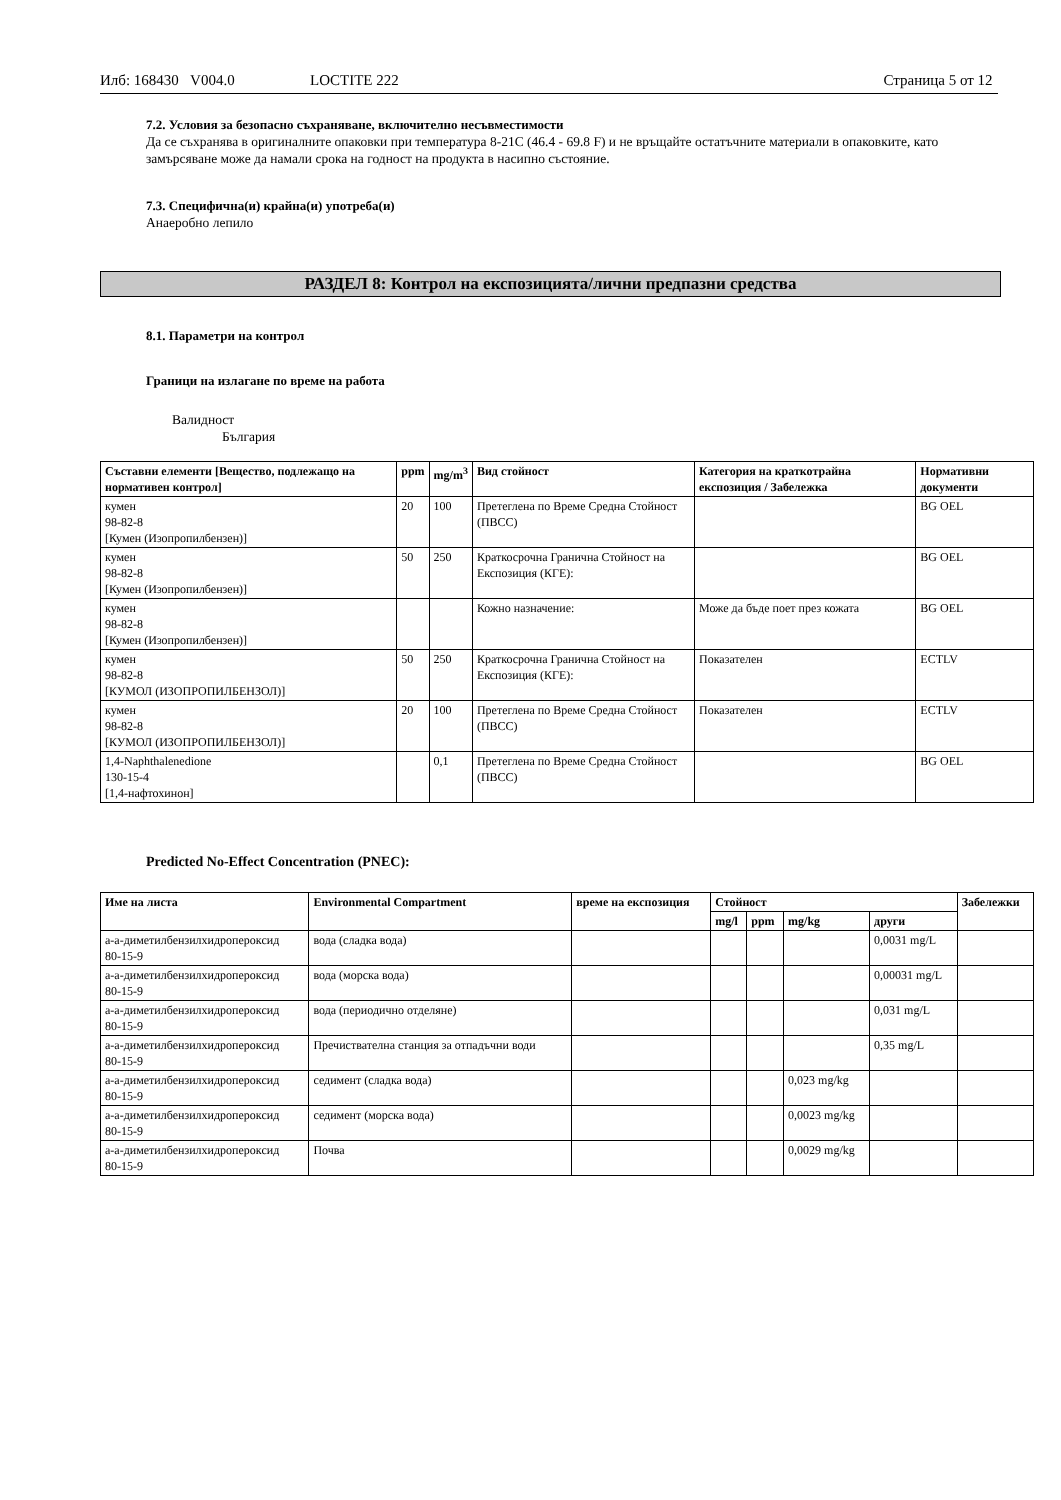Илб: 168430 V004.0 LOCTITE 222 Страница 5 от 12
7.2. Условия за безопасно съхраняване, включително несъвместимости
Да се съхранява в оригиналните опаковки при температура 8-21C (46.4 - 69.8 F) и не връщайте остатъчните материали в опаковките, като замърсяване може да намали срока на годност на продукта в насипно състояние.
7.3. Специфична(и) крайна(и) употреба(и)
Анаеробно лепило
РАЗДЕЛ 8: Контрол на експозицията/лични предпазни средства
8.1. Параметри на контрол
Граници на излагане по време на работа
Валидност
България
| Съставни елементи [Вещество, подлежащо на нормативен контрол] | ppm | mg/m<sup>3</sup> | Вид стойност | Категория на краткотрайна експозиция / Забележка | Нормативни документи |
| --- | --- | --- | --- | --- | --- |
| кумен 98-82-8 [Кумен (Изопропилбензен)] | 20 | 100 | Претеглена по Време Средна Стойност (ПВСС) | | BG OEL |
| кумен 98-82-8 [Кумен (Изопропилбензен)] | 50 | 250 | Краткосрочна Гранична Стойност на Експозиция (КГЕ): | | BG OEL |
| кумен 98-82-8 [Кумен (Изопропилбензен)] | | | Кожно назначение: | Може да бъде поет през кожата | BG OEL |
| кумен 98-82-8 [КУМОЛ (ИЗОПРОПИЛБЕНЗОЛ)] | 50 | 250 | Краткосрочна Гранична Стойност на Експозиция (КГЕ): | Показателен | ECTLV |
| кумен 98-82-8 [КУМОЛ (ИЗОПРОПИЛБЕНЗОЛ)] | 20 | 100 | Претеглена по Време Средна Стойност (ПВСС) | Показателен | ECTLV |
| 1,4-Naphthalenedione 130-15-4 [1,4-нафтохинон] | | 0,1 | Претеглена по Време Средна Стойност (ПВСС) | | BG OEL |
Predicted No-Effect Concentration (PNEC):
| Име на листа | Environmental Compartment | време на експозиция | Стойност | | | | Забележки |
| --- | --- | --- | --- | --- | --- | --- | --- |
| | | | mg/l | ppm | mg/kg | други | |
| а-а-диметилбензилхидропероксид 80-15-9 | вода (сладка вода) | | | | | 0,0031 mg/L | |
| а-а-диметилбензилхидропероксид 80-15-9 | вода (морска вода) | | | | | 0,00031 mg/L | |
| а-а-диметилбензилхидропероксид 80-15-9 | вода (периодично отделяне) | | | | | 0,031 mg/L | |
| а-а-диметилбензилхидропероксид 80-15-9 | Пречиствателна станция за отпадъчни води | | | | | 0,35 mg/L | |
| а-а-диметилбензилхидропероксид 80-15-9 | седимент (сладка вода) | | | | 0,023 mg/kg | | |
| а-а-диметилбензилхидропероксид 80-15-9 | седимент (морска вода) | | | | 0,0023 mg/kg | | |
| а-а-диметилбензилхидропероксид 80-15-9 | Почва | | | | 0,0029 mg/kg | | |